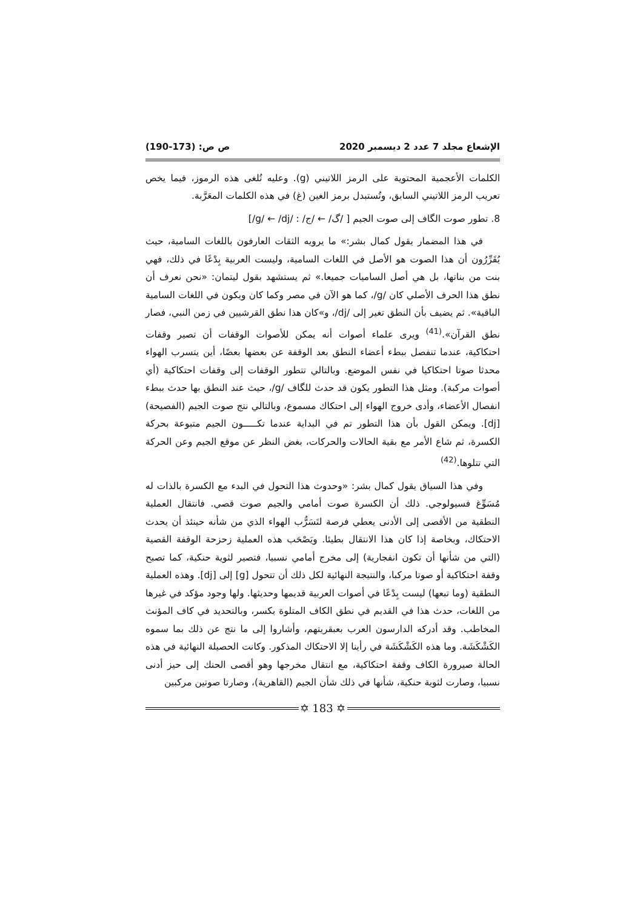الإشعاع مجلد 7 عدد 2 ديسمبر 2020 ص ص: (173-190)
الكلمات الأعجمية المحتوية على الرمز اللاتيني (g). وعليه تُلغى هذه الرموز، فيما يخص تعريب الرمز اللاتيني السابق، وتُستبدل برمز الغين (غ) في هذه الكلمات المعَرَّبة.
8. تطور صوت الگاف إلى صوت الجيم [ /گ/ ← /ج/ : /g/ ← /dj/]
في هذا المضمار يقول كمال بشر:» ما يرويه الثقات العارفون باللغات السامية، حيث يُقَرِّرُون أن هذا الصوت هو الأصل في اللغات السامية، وليست العربية بِدْعًا في ذلك، فهي بنت من بناتها، بل هي أصل الساميات جميعا.» ثم يستشهد بقول ليتمان: «نحن نعرف أن نطق هذا الحرف الأصلي كان /g/، كما هو الآن في مصر وكما كان ويكون في اللغات السامية الباقية». ثم يضيف بأن النطق تغير إلى /dj/، و»كان هذا نطق القرشيين في زمن النبي، فصار نطق القرآن».<sup>(41)</sup> ويرى علماء أصوات أنه يمكن للأصوات الوقفات أن تصير وقفات احتكاكية، عندما تنفصل ببطء أعضاء النطق بعد الوقفة عن بعضها بعضًا، أين يتسرب الهواء محدثا صوتا احتكاكيا في نفس الموضع. وبالتالي تتطور الوقفات إلى وقفات احتكاكية (أي أصوات مركبة). ومثل هذا التطور يكون قد حدث للگاف /g/، حيث عند النطق بها حدث ببطء انفصال الأعضاء، وأدى خروج الهواء إلى احتكاك مسموع، وبالتالي نتج صوت الجيم (الفصيحة) [dj]. ويمكن القول بأن هذا التطور تم في البداية عندما تكـــــون الجيم متبوعة بحركة الكسرة، ثم شاع الأمر مع بقية الحالات والحركات، بغض النظر عن موقع الجيم وعن الحركة التي تتلوها.<sup>(42)</sup>
وفي هذا السياق يقول كمال بشر: «وحدوث هذا التحول في البدء مع الكسرة بالذات له مُسَوِّغ فسيولوجي. ذلك أن الكسرة صوت أمامي والجيم صوت قصي. فانتقال العملية النطقية من الأقصى إلى الأدنى يعطي فرصة لتَسَرُّب الهواء الذي من شأنه حينئذ أن يحدث الاحتكاك، وبخاصة إذا كان هذا الانتقال بطيئا. ويَصْحَب هذه العملية زحزحة الوقفة القصية (التي من شأنها أن تكون انفجارية) إلى مخرج أمامي نسبيا، فتصير لثوية حنكية، كما تصبح وقفة احتكاكية أو صوتا مركبا، والنتيجة النهائية لكل ذلك أن تتحول [g] إلى [dj]. وهذه العملية النطقية (وما تبعها) ليست بِدْعًا في أصوات العربية قديمها وحديثها. ولها وجود مؤكد في غيرها من اللغات، حدث هذا في القديم في نطق الكاف المتلوة بكسر، وبالتحديد في كاف المؤنث المخاطب. وقد أدركه الدارسون العرب بعبقريتهم، وأشاروا إلى ما نتج عن ذلك بما سموه الكَشْكَشَة. وما هذه الكَشْكَشَة في رأينا إلا الاحتكاك المذكور. وكانت الحصيلة النهائية في هذه الحالة صيرورة الكاف وقفة احتكاكية، مع انتقال مخرجها وهو أقصى الحنك إلى حيز أدنى نسبيا، وصارت لثوية حنكية، شأنها في ذلك شأن الجيم (القاهرية)، وصارتا صوتين مركبين
✡ 183 ✡